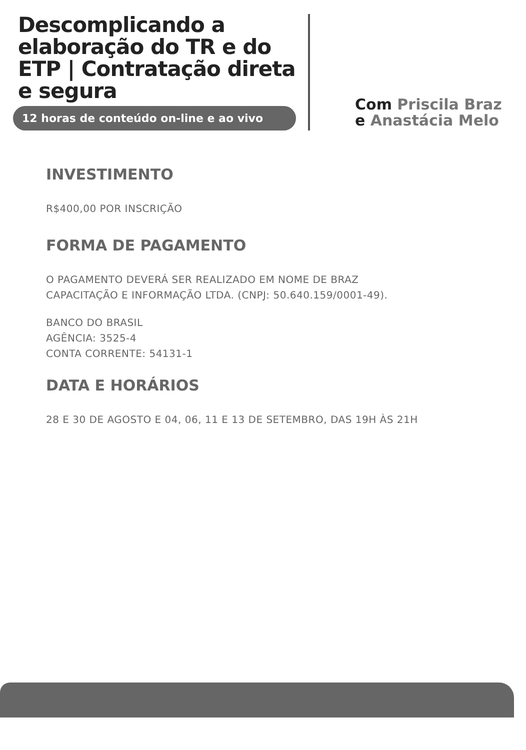Descomplicando a elaboração do TR e do ETP | Contratação direta e segura
12 horas de conteúdo on-line e ao vivo
Com Priscila Braz
e Anastácia Melo
INVESTIMENTO
R$400,00 POR INSCRIÇÃO
FORMA DE PAGAMENTO
O PAGAMENTO DEVERÁ SER REALIZADO EM NOME DE BRAZ
CAPACITAÇÃO E INFORMAÇÃO LTDA. (CNPJ: 50.640.159/0001-49).
BANCO DO BRASIL
AGÊNCIA: 3525-4
CONTA CORRENTE: 54131-1
DATA E HORÁRIOS
28 E 30 DE AGOSTO E 04, 06, 11 E 13 DE SETEMBRO, DAS 19H ÀS 21H